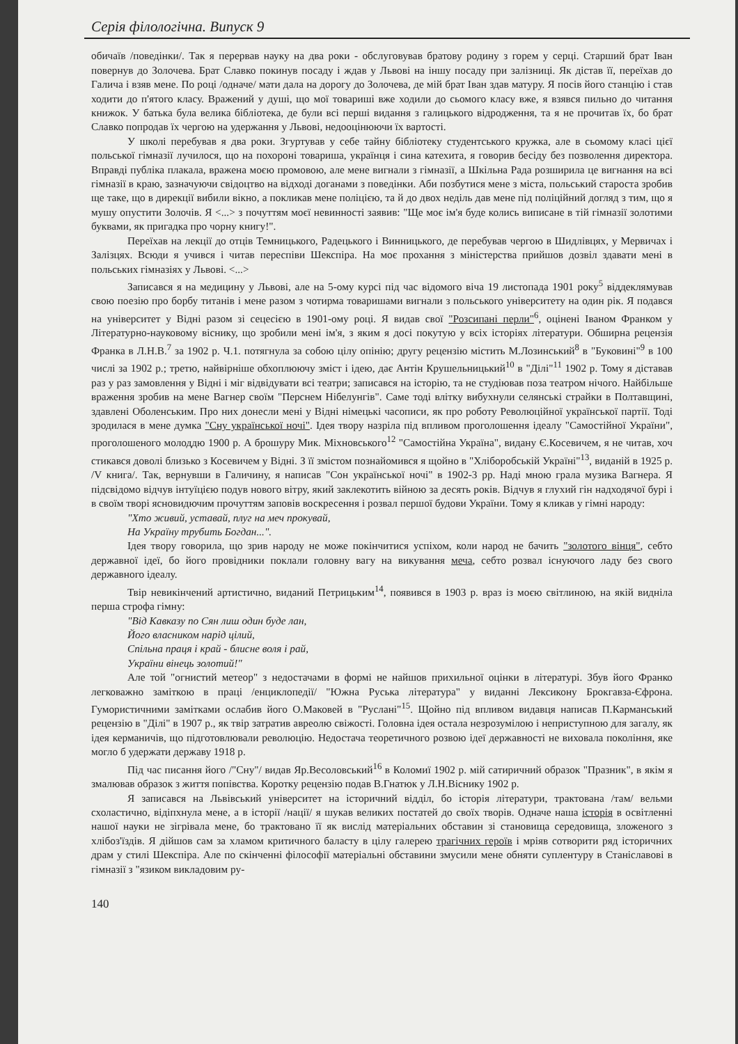Серія філологічна. Випуск 9
обичаїв /поведінки/. Так я перервав науку на два роки - обслуговував братову родину з горем у серці. Старший брат Іван повернув до Золочева. Брат Славко покинув посаду і ждав у Львові на іншу посаду при залізниці. Як дістав її, переїхав до Галича і взяв мене. По році /одначе/ мати дала на дорогу до Золочева, де мій брат Іван здав матуру. Я посів його станцію і став ходити до п'ятого класу. Вражений у душі, що мої товариші вже ходили до сьомого класу вже, я взявся пильно до читання книжок. У батька була велика бібліотека, де були всі перші видання з галицького відродження, та я не прочитав їх, бо брат Славко попродав їх чергою на удержання у Львові, недооцінюючи їх вартості.
У школі перебував я два роки. Згуртував у себе тайну бібліотеку студентського кружка, але в сьомому класі цієї польської гімназії лучилося, що на похороні товариша, українця і сина катехита, я говорив бесіду без позволення директора. Вправді публіка плакала, вражена моєю промовою, але мене вигнали з гімназії, а Шкільна Рада розширила це вигнання на всі гімназії в краю, зазначуючи свідоцтво на відході доганами з поведінки. Аби позбутися мене з міста, польський староста зробив ще таке, що в дирекції вибили вікно, а покликав мене поліцією, та й до двох неділь дав мене під поліційний догляд з тим, що я мушу опустити Золочів. Я <...> з почуттям моєї невинності заявив: "Ще моє ім'я буде колись виписане в тій гімназії золотими буквами, як пригадка про чорну книгу!".
Переїхав на лекції до отців Темницького, Радецького і Винницького, де перебував чергою в Шидлівцях, у Мервичах і Залізцях. Всюди я учився і читав переспіви Шекспіра. На моє прохання з міністерства прийшов дозвіл здавати мені в польських гімназіях у Львові. <...>
Записався я на медицину у Львові, але на 5-ому курсі під час відомого віча 19 листопада 1901 року<sup>5</sup> віддеклямував свою поезію про борбу титанів і мене разом з чотирма товаришами вигнали з польського університету на один рік. Я подався на університет у Відні разом зі сецесією в 1901-ому році. Я видав свої "Розсипані перли"<sup>6</sup>, оцінені Іваном Франком у Літературно-науковому віснику, що зробили мені ім'я, з яким я досі покутую у всіх історіях літератури. Обширна рецензія Франка в Л.Н.В.<sup>7</sup> за 1902 р. Ч.1. потягнула за собою цілу опінію; другу рецензію містить М.Лозинський<sup>8</sup> в "Буковині"<sup>9</sup> в 100 числі за 1902 р.; третю, найвірніше обхоплюючу зміст і ідею, дає Антін Крушельницький<sup>10</sup> в "Ділі"<sup>11</sup> 1902 р. Тому я діставав раз у раз замовлення у Відні і міг відвідувати всі театри; записався на історію, та не студіював поза театром нічого. Найбільше враження зробив на мене Вагнер своїм "Перснем Нібелунгів". Саме тоді влітку вибухнули селянські страйки в Полтавщині, здавлені Оболенським. Про них донесли мені у Відні німецькі часописи, як про роботу Революційної української партії. Тоді зродилася в мене думка "Сну української ночі". Ідея твору назріла під впливом проголошення ідеалу "Самостійної України", проголошеного молоддю 1900 р. А брошуру Мик. Міхновського<sup>12</sup> "Самостійна Україна", видану Є.Косевичем, я не читав, хоч стикався доволі близько з Косевичем у Відні. З її змістом познайомився я щойно в "Хліборобській Україні"<sup>13</sup>, виданій в 1925 р. /V книга/. Так, вернувши в Галичину, я написав "Сон української ночі" в 1902-3 рр. Наді мною грала музика Вагнера. Я підсвідомо відчув інтуїцією подув нового вітру, який заклекотить війною за десять років. Відчув я глухий гін надходячої бурі і в своїм творі ясновидючим прочуттям заповів воскресення і розвал першої будови України. Тому я кликав у гімні народу:
"Хто живий, уставай, плуг на меч прокувай,
На Україну трубить Богдан...".
Ідея твору говорила, що зрив народу не може покінчитися успіхом, коли народ не бачить "золотого вінця", себто державної ідеї, бо його провідники поклали головну вагу на викування меча, себто розвал існуючого ладу без свого державного ідеалу.
Твір невикінчений артистично, виданий Петрицьким<sup>14</sup>, появився в 1903 р. враз із моєю світлиною, на якій видніла перша строфа гімну:
"Від Кавказу по Сян лиш один буде лан,
Його власником нарід цілий,
Спільна праця і край - блисне воля і рай,
України вінець золотий!"
Але той "огнистий метеор" з недостачами в формі не найшов прихильної оцінки в літературі. Збув його Франко легковажно заміткою в праці /енциклопедії/ "Южна Руська література" у виданні Лексикону Брокгавза-Єфрона. Гумористичними замітками ослабив його О.Маковей в "Руслані"<sup>15</sup>. Щойно під впливом видавця написав П.Карманський рецензію в "Ділі" в 1907 р., як твір затратив авреолю свіжості. Головна ідея остала незрозумілою і неприступною для загалу, як ідея керманичів, що підготовлювали революцію. Недостача теоретичного розвою ідеї державності не виховала покоління, яке могло б удержати державу 1918 р.
Під час писання його /"Сну"/ видав Яр.Весоловський<sup>16</sup> в Коломиї 1902 р. мій сатиричний образок "Празник", в якім я змалював образок з життя попівства. Коротку рецензію подав В.Гнатюк у Л.Н.Віснику 1902 р.
Я записався на Львівський університет на історичний відділ, бо історія літератури, трактована /там/ вельми схоластично, відіпхнула мене, а в історії /нації/ я шукав великих постатей до своїх творів. Одначе наша історія в освітленні нашої науки не зігрівала мене, бо трактовано її як вислід матеріальних обставин зі становища середовища, зложеного з хлібоз'їздів. Я дійшов сам за хламом критичного баласту в цілу галерею трагічних героїв і мріяв сотворити ряд історичних драм у стилі Шекспіра. Але по скінченні філософії матеріальні обставини змусили мене обняти суплентуру в Станіславові в гімназії з "язиком викладовим ру-
140